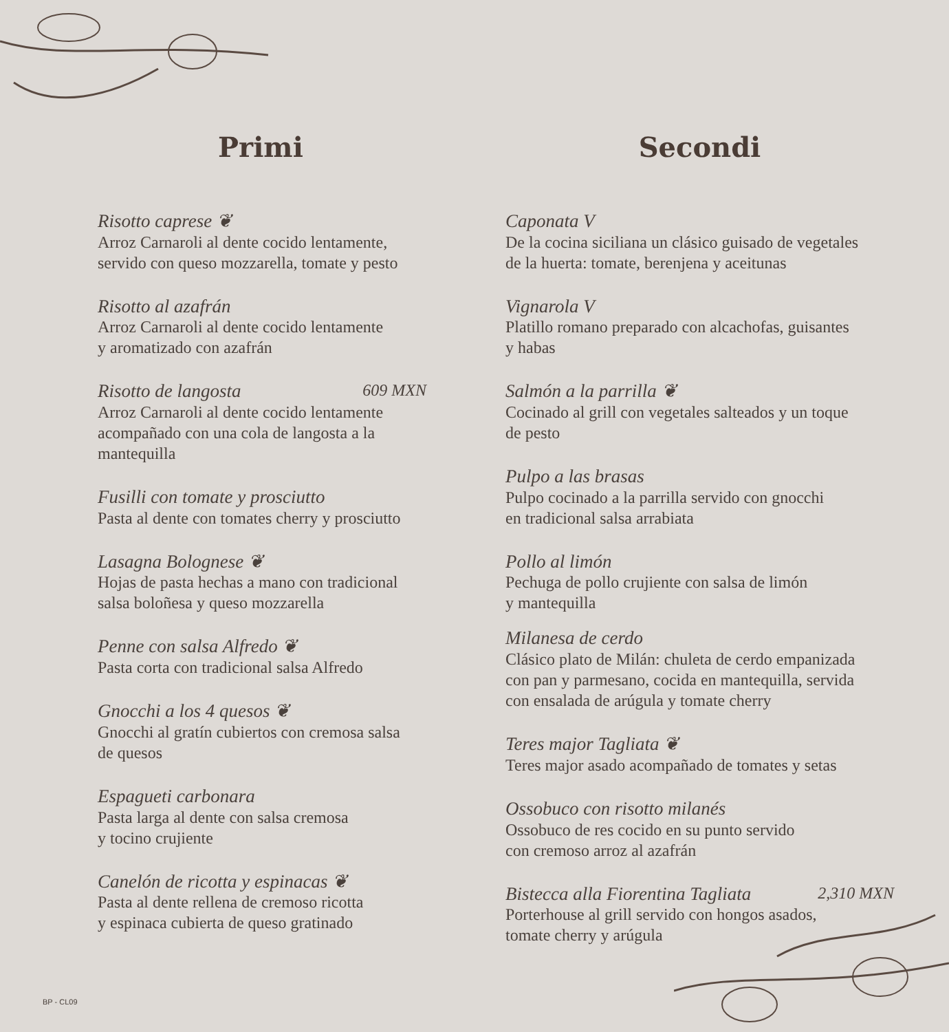Primi
Risotto caprese ❦
Arroz Carnaroli al dente cocido lentamente,
servido con queso mozzarella, tomate y pesto
Risotto al azafrán
Arroz Carnaroli al dente cocido lentamente
y aromatizado con azafrán
Risotto de langosta 609 MXN
Arroz Carnaroli al dente cocido lentamente
acompañado con una cola de langosta a la
mantequilla
Fusilli con tomate y prosciutto
Pasta al dente con tomates cherry y prosciutto
Lasagna Bolognese ❦
Hojas de pasta hechas a mano con tradicional
salsa boloñesa y queso mozzarella
Penne con salsa Alfredo ❦
Pasta corta con tradicional salsa Alfredo
Gnocchi a los 4 quesos ❦
Gnocchi al gratín cubiertos con cremosa salsa
de quesos
Espagueti carbonara
Pasta larga al dente con salsa cremosa
y tocino crujiente
Canelón de ricotta y espinacas ❦
Pasta al dente rellena de cremoso ricotta
y espinaca cubierta de queso gratinado
Secondi
Caponata V
De la cocina siciliana un clásico guisado de vegetales
de la huerta: tomate, berenjena y aceitunas
Vignarola V
Platillo romano preparado con alcachofas, guisantes
y habas
Salmón a la parrilla ❦
Cocinado al grill con vegetales salteados y un toque
de pesto
Pulpo a las brasas
Pulpo cocinado a la parrilla servido con gnocchi
en tradicional salsa arrabiata
Pollo al limón
Pechuga de pollo crujiente con salsa de limón
y mantequilla
Milanesa de cerdo
Clásico plato de Milán: chuleta de cerdo empanizada
con pan y parmesano, cocida en mantequilla, servida
con ensalada de arúgula y tomate cherry
Teres major Tagliata ❦
Teres major asado acompañado de tomates y setas
Ossobuco con risotto milanés
Ossobuco de res cocido en su punto servido
con cremoso arroz al azafrán
Bistecca alla Fiorentina Tagliata 2,310 MXN
Porterhouse al grill servido con hongos asados,
tomate cherry y arúgula
BP - CL09